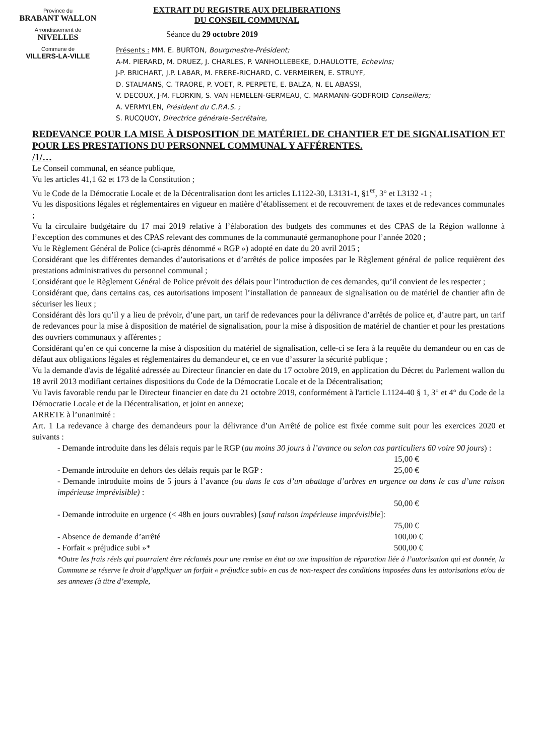Province du
BRABANT WALLON
Arrondissement de
NIVELLES
Commune de
VILLERS-LA-VILLE
EXTRAIT DU REGISTRE AUX DELIBERATIONS
DU CONSEIL COMMUNAL
Séance du 29 octobre 2019
Présents : MM. E. BURTON, Bourgmestre-Président;
A-M. PIERARD, M. DRUEZ, J. CHARLES, P. VANHOLLEBEKE, D.HAULOTTE, Echevins;
J-P. BRICHART, J.P. LABAR, M. FRERE-RICHARD, C. VERMEIREN, E. STRUYF,
D. STALMANS, C. TRAORE, P. VOET, R. PERPETE, E. BALZA, N. EL ABASSI,
V. DECOUX, J-M. FLORKIN, S. VAN HEMELEN-GERMEAU, C. MARMANN-GODFROID Conseillers;
A. VERMYLEN, Président du C.P.A.S. ;
S. RUCQUOY, Directrice générale-Secrétaire,
REDEVANCE POUR LA MISE À DISPOSITION DE MATÉRIEL DE CHANTIER ET DE SIGNALISATION ET POUR LES PRESTATIONS DU PERSONNEL COMMUNAL Y AFFÉRENTES.
/1/…
Le Conseil communal, en séance publique,
Vu les articles 41,1 62 et 173 de la Constitution ;
Vu le Code de la Démocratie Locale et de la Décentralisation dont les articles L1122-30, L3131-1, §1<sup>er</sup>, 3° et L3132 -1 ;
Vu les dispositions légales et réglementaires en vigueur en matière d’établissement et de recouvrement de taxes et de redevances communales ;
Vu la circulaire budgétaire du 17 mai 2019 relative à l’élaboration des budgets des communes et des CPAS de la Région wallonne à l’exception des communes et des CPAS relevant des communes de la communauté germanophone pour l’année 2020 ;
Vu le Règlement Général de Police (ci-après dénommé « RGP ») adopté en date du 20 avril 2015 ;
Considérant que les différentes demandes d’autorisations et d’arrêtés de police imposées par le Règlement général de police requièrent des prestations administratives du personnel communal ;
Considérant que le Règlement Général de Police prévoit des délais pour l’introduction de ces demandes, qu’il convient de les respecter ;
Considérant que, dans certains cas, ces autorisations imposent l’installation de panneaux de signalisation ou de matériel de chantier afin de sécuriser les lieux ;
Considérant dès lors qu’il y a lieu de prévoir, d’une part, un tarif de redevances pour la délivrance d’arrêtés de police et, d’autre part, un tarif de redevances pour la mise à disposition de matériel de signalisation, pour la mise à disposition de matériel de chantier et pour les prestations des ouvriers communaux y afférentes ;
Considérant qu’en ce qui concerne la mise à disposition du matériel de signalisation, celle-ci se fera à la requête du demandeur ou en cas de défaut aux obligations légales et réglementaires du demandeur et, ce en vue d’assurer la sécurité publique ;
Vu la demande d'avis de légalité adressée au Directeur financier en date du 17 octobre 2019, en application du Décret du Parlement wallon du 18 avril 2013 modifiant certaines dispositions du Code de la Démocratie Locale et de la Décentralisation;
Vu l'avis favorable rendu par le Directeur financier en date du 21 octobre 2019, conformément à l'article L1124-40 § 1, 3° et 4° du Code de la Démocratie Locale et de la Décentralisation, et joint en annexe;
ARRETE à l’unanimité :
Art. 1 La redevance à charge des demandeurs pour la délivrance d’un Arrêté de police est fixée comme suit pour les exercices 2020 et suivants :
- Demande introduite dans les délais requis par le RGP (au moins 30 jours à l’avance ou selon cas particuliers 60 voire 90 jours) :
15,00 €
- Demande introduite en dehors des délais requis par le RGP : 25,00 €
- Demande introduite moins de 5 jours à l’avance (ou dans le cas d’un abattage d’arbres en urgence ou dans le cas d’une raison impérieuse imprévisible) :
50,00 €
- Demande introduite en urgence (< 48h en jours ouvrables) [sauf raison impérieuse imprévisible]:
75,00 €
- Absence de demande d’arrêté 100,00 €
- Forfait « préjudice subi »* 500,00 €
*Outre les frais réels qui pourraient être réclamés pour une remise en état ou une imposition de réparation liée à l’autorisation qui est donnée, la Commune se réserve le droit d’appliquer un forfait « préjudice subi» en cas de non-respect des conditions imposées dans les autorisations et/ou de ses annexes (à titre d’exemple,